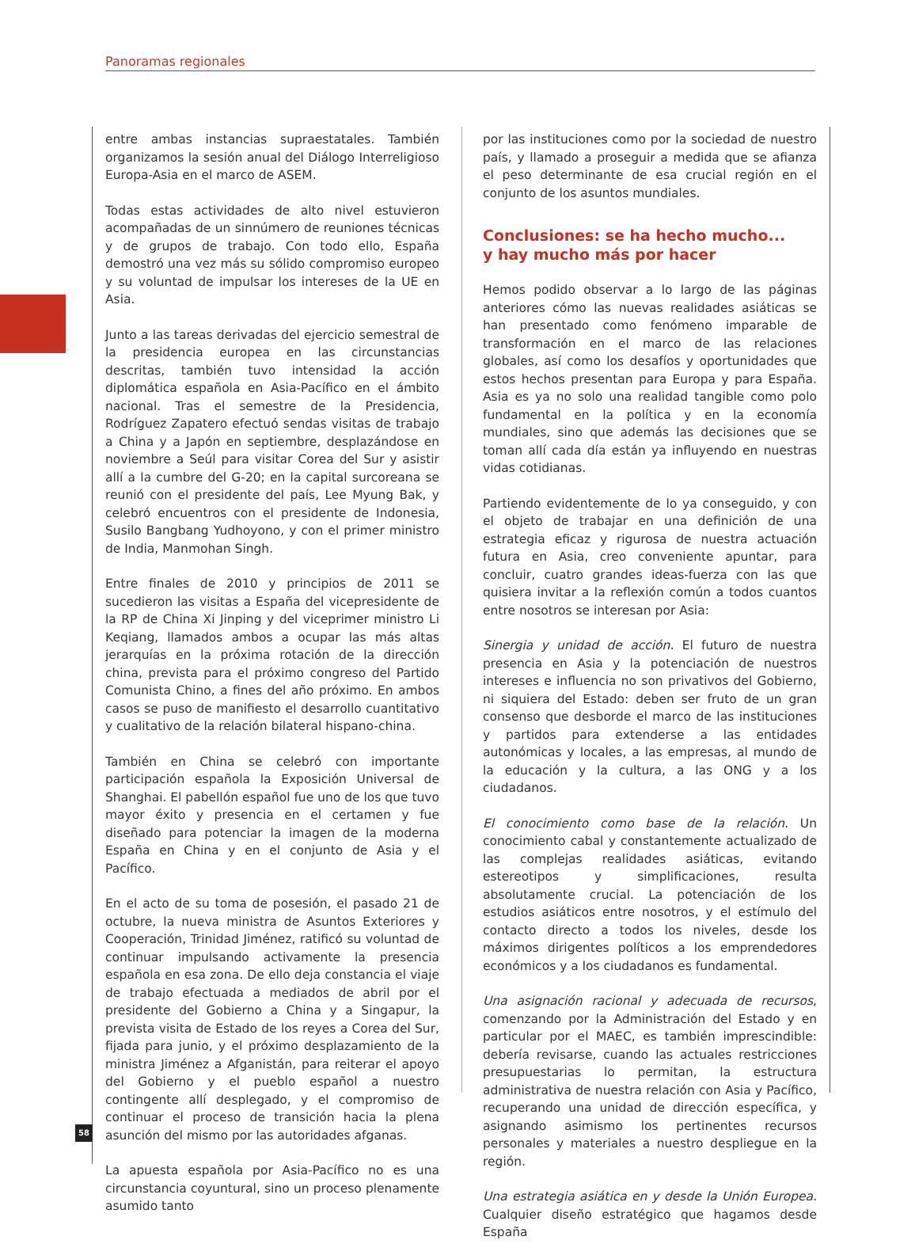Panoramas regionales
entre ambas instancias supraestatales. También organizamos la sesión anual del Diálogo Interreligioso Europa-Asia en el marco de ASEM.
Todas estas actividades de alto nivel estuvieron acompañadas de un sinnúmero de reuniones técnicas y de grupos de trabajo. Con todo ello, España demostró una vez más su sólido compromiso europeo y su voluntad de impulsar los intereses de la UE en Asia.
Junto a las tareas derivadas del ejercicio semestral de la presidencia europea en las circunstancias descritas, también tuvo intensidad la acción diplomática española en Asia-Pacífico en el ámbito nacional. Tras el semestre de la Presidencia, Rodríguez Zapatero efectuó sendas visitas de trabajo a China y a Japón en septiembre, desplazándose en noviembre a Seúl para visitar Corea del Sur y asistir allí a la cumbre del G-20; en la capital surcoreana se reunió con el presidente del país, Lee Myung Bak, y celebró encuentros con el presidente de Indonesia, Susilo Bangbang Yudhoyono, y con el primer ministro de India, Manmohan Singh.
Entre finales de 2010 y principios de 2011 se sucedieron las visitas a España del vicepresidente de la RP de China Xi Jinping y del viceprimer ministro Li Keqiang, llamados ambos a ocupar las más altas jerarquías en la próxima rotación de la dirección china, prevista para el próximo congreso del Partido Comunista Chino, a fines del año próximo. En ambos casos se puso de manifiesto el desarrollo cuantitativo y cualitativo de la relación bilateral hispano-china.
También en China se celebró con importante participación española la Exposición Universal de Shanghai. El pabellón español fue uno de los que tuvo mayor éxito y presencia en el certamen y fue diseñado para potenciar la imagen de la moderna España en China y en el conjunto de Asia y el Pacífico.
En el acto de su toma de posesión, el pasado 21 de octubre, la nueva ministra de Asuntos Exteriores y Cooperación, Trinidad Jiménez, ratificó su voluntad de continuar impulsando activamente la presencia española en esa zona. De ello deja constancia el viaje de trabajo efectuada a mediados de abril por el presidente del Gobierno a China y a Singapur, la prevista visita de Estado de los reyes a Corea del Sur, fijada para junio, y el próximo desplazamiento de la ministra Jiménez a Afganistán, para reiterar el apoyo del Gobierno y el pueblo español a nuestro contingente allí desplegado, y el compromiso de continuar el proceso de transición hacia la plena asunción del mismo por las autoridades afganas.
La apuesta española por Asia-Pacífico no es una circunstancia coyuntural, sino un proceso plenamente asumido tanto
por las instituciones como por la sociedad de nuestro país, y llamado a proseguir a medida que se afianza el peso determinante de esa crucial región en el conjunto de los asuntos mundiales.
Conclusiones: se ha hecho mucho...
y hay mucho más por hacer
Hemos podido observar a lo largo de las páginas anteriores cómo las nuevas realidades asiáticas se han presentado como fenómeno imparable de transformación en el marco de las relaciones globales, así como los desafíos y oportunidades que estos hechos presentan para Europa y para España. Asia es ya no solo una realidad tangible como polo fundamental en la política y en la economía mundiales, sino que además las decisiones que se toman allí cada día están ya influyendo en nuestras vidas cotidianas.
Partiendo evidentemente de lo ya conseguido, y con el objeto de trabajar en una definición de una estrategia eficaz y rigurosa de nuestra actuación futura en Asia, creo conveniente apuntar, para concluir, cuatro grandes ideas-fuerza con las que quisiera invitar a la reflexión común a todos cuantos entre nosotros se interesan por Asia:
Sinergia y unidad de acción. El futuro de nuestra presencia en Asia y la potenciación de nuestros intereses e influencia no son privativos del Gobierno, ni siquiera del Estado: deben ser fruto de un gran consenso que desborde el marco de las instituciones y partidos para extenderse a las entidades autonómicas y locales, a las empresas, al mundo de la educación y la cultura, a las ONG y a los ciudadanos.
El conocimiento como base de la relación. Un conocimiento cabal y constantemente actualizado de las complejas realidades asiáticas, evitando estereotipos y simplificaciones, resulta absolutamente crucial. La potenciación de los estudios asiáticos entre nosotros, y el estímulo del contacto directo a todos los niveles, desde los máximos dirigentes políticos a los emprendedores económicos y a los ciudadanos es fundamental.
Una asignación racional y adecuada de recursos, comenzando por la Administración del Estado y en particular por el MAEC, es también imprescindible: debería revisarse, cuando las actuales restricciones presupuestarias lo permitan, la estructura administrativa de nuestra relación con Asia y Pacífico, recuperando una unidad de dirección específica, y asignando asimismo los pertinentes recursos personales y materiales a nuestro despliegue en la región.
Una estrategia asiática en y desde la Unión Europea. Cualquier diseño estratégico que hagamos desde España
58